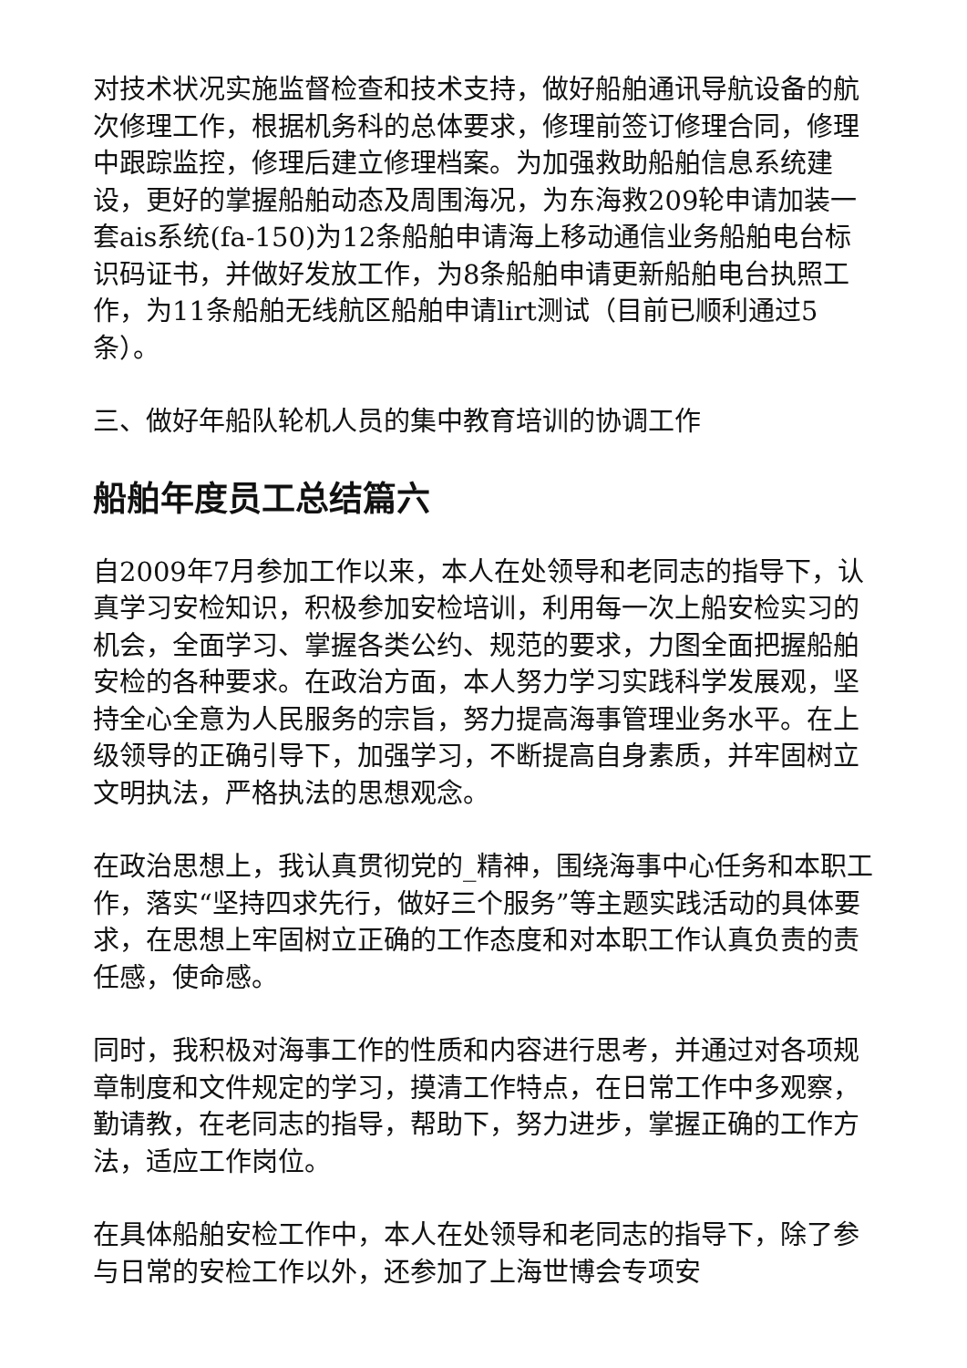对技术状况实施监督检查和技术支持，做好船舶通讯导航设备的航次修理工作，根据机务科的总体要求，修理前签订修理合同，修理中跟踪监控，修理后建立修理档案。为加强救助船舶信息系统建设，更好的掌握船舶动态及周围海况，为东海救209轮申请加装一套ais系统(fa-150)为12条船舶申请海上移动通信业务船舶电台标识码证书，并做好发放工作，为8条船舶申请更新船舶电台执照工作，为11条船舶无线航区船舶申请lirt测试（目前已顺利通过5条）。
三、做好年船队轮机人员的集中教育培训的协调工作
船舶年度员工总结篇六
自2009年7月参加工作以来，本人在处领导和老同志的指导下，认真学习安检知识，积极参加安检培训，利用每一次上船安检实习的机会，全面学习、掌握各类公约、规范的要求，力图全面把握船舶安检的各种要求。在政治方面，本人努力学习实践科学发展观，坚持全心全意为人民服务的宗旨，努力提高海事管理业务水平。在上级领导的正确引导下，加强学习，不断提高自身素质，并牢固树立文明执法，严格执法的思想观念。
在政治思想上，我认真贯彻党的_精神，围绕海事中心任务和本职工作，落实“坚持四求先行，做好三个服务”等主题实践活动的具体要求，在思想上牢固树立正确的工作态度和对本职工作认真负责的责任感，使命感。
同时，我积极对海事工作的性质和内容进行思考，并通过对各项规章制度和文件规定的学习，摸清工作特点，在日常工作中多观察，勤请教，在老同志的指导，帮助下，努力进步，掌握正确的工作方法，适应工作岗位。
在具体船舶安检工作中，本人在处领导和老同志的指导下，除了参与日常的安检工作以外，还参加了上海世博会专项安